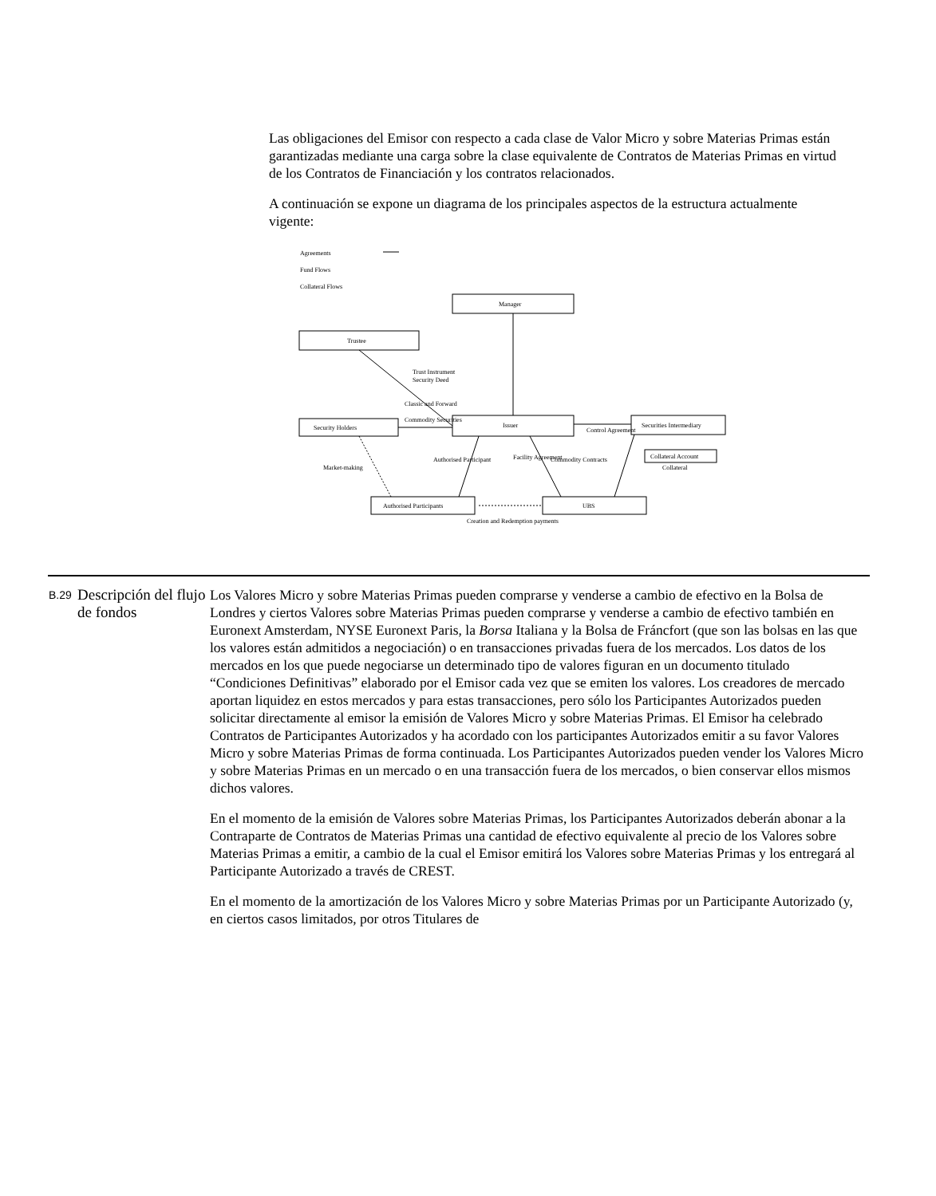Las obligaciones del Emisor con respecto a cada clase de Valor Micro y sobre Materias Primas están garantizadas mediante una carga sobre la clase equivalente de Contratos de Materias Primas en virtud de los Contratos de Financiación y los contratos relacionados.
A continuación se expone un diagrama de los principales aspectos de la estructura actualmente vigente:
Agreements
Fund Flows
Collateral Flows
Manager
Trustee
Security Holders
Issuer
Securities Intermediary
Collateral Account
Authorised Participants
UBS
Trust Instrument
Security Deed
Classic and Forward
Commodity Securities
Market-making
Authorised Participant
Facility Agreement
Commodity Contracts
Control Agreement
Collateral
Creation and Redemption payments
| B.29 | Descripción del flujo de fondos | Los Valores Micro y sobre Materias Primas pueden comprarse y venderse a cambio de efectivo en la Bolsa de Londres y ciertos Valores sobre Materias Primas pueden comprarse y venderse a cambio de efectivo también en Euronext Amsterdam, NYSE Euronext Paris, la Borsa Italiana y la Bolsa de Fráncfort (que son las bolsas en las que los valores están admitidos a negociación) o en transacciones privadas fuera de los mercados. Los datos de los mercados en los que puede negociarse un determinado tipo de valores figuran en un documento titulado “Condiciones Definitivas” elaborado por el Emisor cada vez que se emiten los valores. Los creadores de mercado aportan liquidez en estos mercados y para estas transacciones, pero sólo los Participantes Autorizados pueden solicitar directamente al emisor la emisión de Valores Micro y sobre Materias Primas. El Emisor ha celebrado Contratos de Participantes Autorizados y ha acordado con los participantes Autorizados emitir a su favor Valores Micro y sobre Materias Primas de forma continuada. Los Participantes Autorizados pueden vender los Valores Micro y sobre Materias Primas en un mercado o en una transacción fuera de los mercados, o bien conservar ellos mismos dichos valores. En el momento de la emisión de Valores sobre Materias Primas, los Participantes Autorizados deberán abonar a la Contraparte de Contratos de Materias Primas una cantidad de efectivo equivalente al precio de los Valores sobre Materias Primas a emitir, a cambio de la cual el Emisor emitirá los Valores sobre Materias Primas y los entregará al Participante Autorizado a través de CREST. En el momento de la amortización de los Valores Micro y sobre Materias Primas por un Participante Autorizado (y, en ciertos casos limitados, por otros Titulares de |